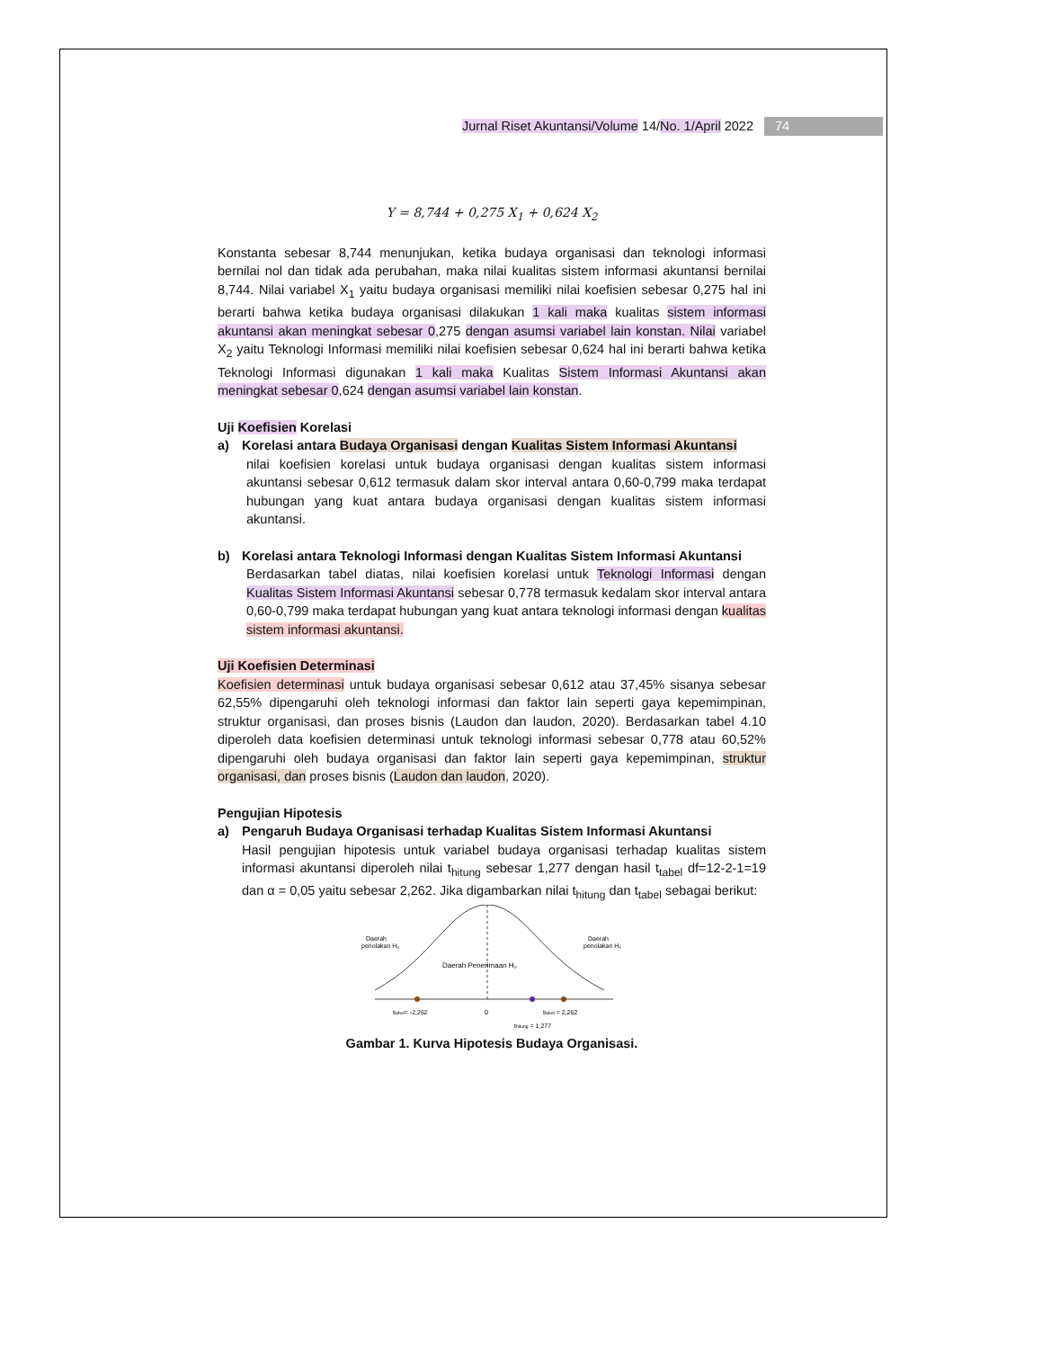Jurnal Riset Akuntansi/Volume 14/No. 1/April 2022 74
Y = 8,744 + 0,275 X<sub>1</sub> + 0,624 X<sub>2</sub>
Konstanta sebesar 8,744 menunjukan, ketika budaya organisasi dan teknologi informasi bernilai nol dan tidak ada perubahan, maka nilai kualitas sistem informasi akuntansi bernilai 8,744. Nilai variabel X<sub>1</sub> yaitu budaya organisasi memiliki nilai koefisien sebesar 0,275 hal ini berarti bahwa ketika budaya organisasi dilakukan 1 kali maka kualitas sistem informasi akuntansi akan meningkat sebesar 0,275 dengan asumsi variabel lain konstan. Nilai variabel X<sub>2</sub> yaitu Teknologi Informasi memiliki nilai koefisien sebesar 0,624 hal ini berarti bahwa ketika Teknologi Informasi digunakan 1 kali maka Kualitas Sistem Informasi Akuntansi akan meningkat sebesar 0,624 dengan asumsi variabel lain konstan.
Uji Koefisien Korelasi
a) Korelasi antara Budaya Organisasi dengan Kualitas Sistem Informasi Akuntansi
nilai koefisien korelasi untuk budaya organisasi dengan kualitas sistem informasi akuntansi sebesar 0,612 termasuk dalam skor interval antara 0,60-0,799 maka terdapat hubungan yang kuat antara budaya organisasi dengan kualitas sistem informasi akuntansi.
b) Korelasi antara Teknologi Informasi dengan Kualitas Sistem Informasi Akuntansi
Berdasarkan tabel diatas, nilai koefisien korelasi untuk Teknologi Informasi dengan Kualitas Sistem Informasi Akuntansi sebesar 0,778 termasuk kedalam skor interval antara 0,60-0,799 maka terdapat hubungan yang kuat antara teknologi informasi dengan kualitas sistem informasi akuntansi.
Uji Koefisien Determinasi
Koefisien determinasi untuk budaya organisasi sebesar 0,612 atau 37,45% sisanya sebesar 62,55% dipengaruhi oleh teknologi informasi dan faktor lain seperti gaya kepemimpinan, struktur organisasi, dan proses bisnis (Laudon dan laudon, 2020). Berdasarkan tabel 4.10 diperoleh data koefisien determinasi untuk teknologi informasi sebesar 0,778 atau 60,52% dipengaruhi oleh budaya organisasi dan faktor lain seperti gaya kepemimpinan, struktur organisasi, dan proses bisnis (Laudon dan laudon, 2020).
Pengujian Hipotesis
a) Pengaruh Budaya Organisasi terhadap Kualitas Sistem Informasi Akuntansi
Hasil pengujian hipotesis untuk variabel budaya organisasi terhadap kualitas sistem informasi akuntansi diperoleh nilai t<sub>hitung</sub> sebesar 1,277 dengan hasil t<sub>tabel</sub> df=12-2-1=19 dan α = 0,05 yaitu sebesar 2,262. Jika digambarkan nilai t<sub>hitung</sub> dan t<sub>tabel</sub> sebagai berikut:
Daerah
penolakan H₀
Daerah
penolakan H₀
Daerah Penerimaan H₀
ttabel= -2,262
0
ttabel = 2,262
thitung = 1,277
Gambar 1. Kurva Hipotesis Budaya Organisasi.